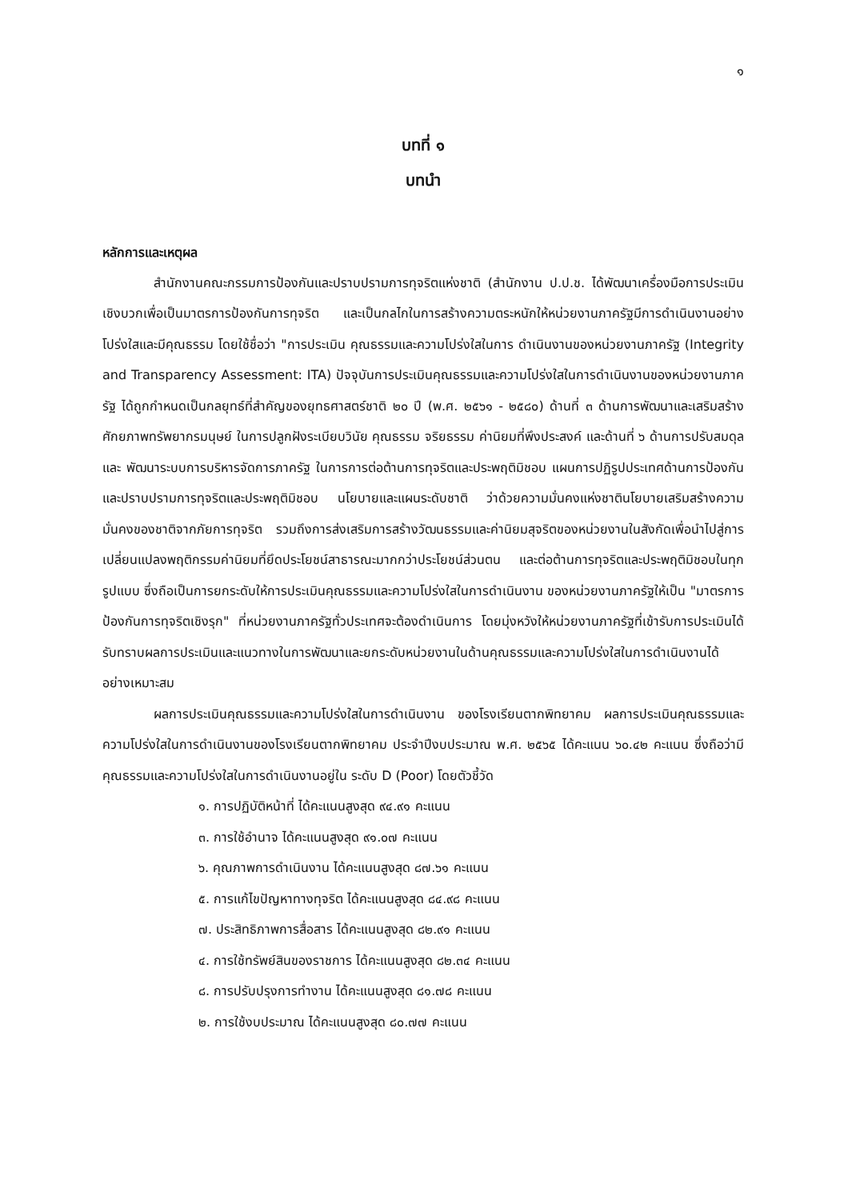๑
บทที่ ๑
บทนำ
หลักการและเหตุผล
สำนักงานคณะกรรมการป้องกันและปราบปรามการทุจริตแห่งชาติ (สำนักงาน ป.ป.ช. ได้พัฒนาเครื่องมือการประเมินเชิงบวกเพื่อเป็นมาตรการป้องกันการทุจริต และเป็นกลไกในการสร้างความตระหนักให้หน่วยงานภาครัฐมีการดำเนินงานอย่างโปร่งใสและมีคุณธรรม โดยใช้ชื่อว่า "การประเมิน คุณธรรมและความโปร่งใสในการ ดำเนินงานของหน่วยงานภาครัฐ (Integrity and Transparency Assessment: ITA) ปัจจุบันการประเมินคุณธรรมและความโปร่งใสในการดำเนินงานของหน่วยงานภาครัฐ ได้ถูกกำหนดเป็นกลยุทธ์ที่สำคัญของยุทธศาสตร์ชาติ ๒๐ ปี (พ.ศ. ๒๕๖๑ - ๒๕๘๐) ด้านที่ ๓ ด้านการพัฒนาและเสริมสร้างศักยภาพทรัพยากรมนุษย์ ในการปลูกฝังระเบียบวินัย คุณธรรม จริยธรรม ค่านิยมที่พึงประสงค์ และด้านที่ ๖ ด้านการปรับสมดุลและ พัฒนาระบบการบริหารจัดการภาครัฐ ในการการต่อต้านการทุจริตและประพฤติมิชอบ แผนการปฏิรูปประเทศด้านการป้องกันและปราบปรามการทุจริตและประพฤติมิชอบ นโยบายและแผนระดับชาติ ว่าด้วยความมั่นคงแห่งชาตินโยบายเสริมสร้างความมั่นคงของชาติจากภัยการทุจริต รวมถึงการส่งเสริมการสร้างวัฒนธรรมและค่านิยมสุจริตของหน่วยงานในสังกัดเพื่อนำไปสู่การเปลี่ยนแปลงพฤติกรรมค่านิยมที่ยึดประโยชน์สาธารณะมากกว่าประโยชน์ส่วนตน และต่อต้านการทุจริตและประพฤติมิชอบในทุกรูปแบบ ซึ่งถือเป็นการยกระดับให้การประเมินคุณธรรมและความโปร่งใสในการดำเนินงาน ของหน่วยงานภาครัฐให้เป็น "มาตรการป้องกันการทุจริตเชิงรุก" ที่หน่วยงานภาครัฐทั่วประเทศจะต้องดำเนินการ โดยมุ่งหวังให้หน่วยงานภาครัฐที่เข้ารับการประเมินได้ รับทราบผลการประเมินและแนวทางในการพัฒนาและยกระดับหน่วยงานในด้านคุณธรรมและความโปร่งใสในการดำเนินงานได้อย่างเหมาะสม
ผลการประเมินคุณธรรมและความโปร่งใสในการดำเนินงาน ของโรงเรียนตากพิทยาคม ผลการประเมินคุณธรรมและความโปร่งใสในการดำเนินงานของโรงเรียนตากพิทยาคม ประจำปีงบประมาณ พ.ศ. ๒๕๖๕ ได้คะแนน ๖๐.๔๒ คะแนน ซึ่งถือว่ามีคุณธรรมและความโปร่งใสในการดำเนินงานอยู่ใน ระดับ D (Poor) โดยตัวชี้วัด
๑. การปฏิบัติหน้าที่ ได้คะแนนสูงสุด ๙๔.๙๑ คะแนน
๓. การใช้อำนาจ ได้คะแนนสูงสุด ๙๑.๐๗ คะแนน
๖. คุณภาพการดำเนินงาน ได้คะแนนสูงสุด ๘๗.๖๑ คะแนน
๕. การแก้ไขปัญหาทางทุจริต ได้คะแนนสูงสุด ๘๔.๙๘ คะแนน
๗. ประสิทธิภาพการสื่อสาร ได้คะแนนสูงสุด ๘๒.๙๑ คะแนน
๔. การใช้ทรัพย์สินของราชการ ได้คะแนนสูงสุด ๘๒.๓๔ คะแนน
๘. การปรับปรุงการทำงาน ได้คะแนนสูงสุด ๘๑.๗๘ คะแนน
๒. การใช้งบประมาณ ได้คะแนนสูงสุด ๘๐.๗๗ คะแนน